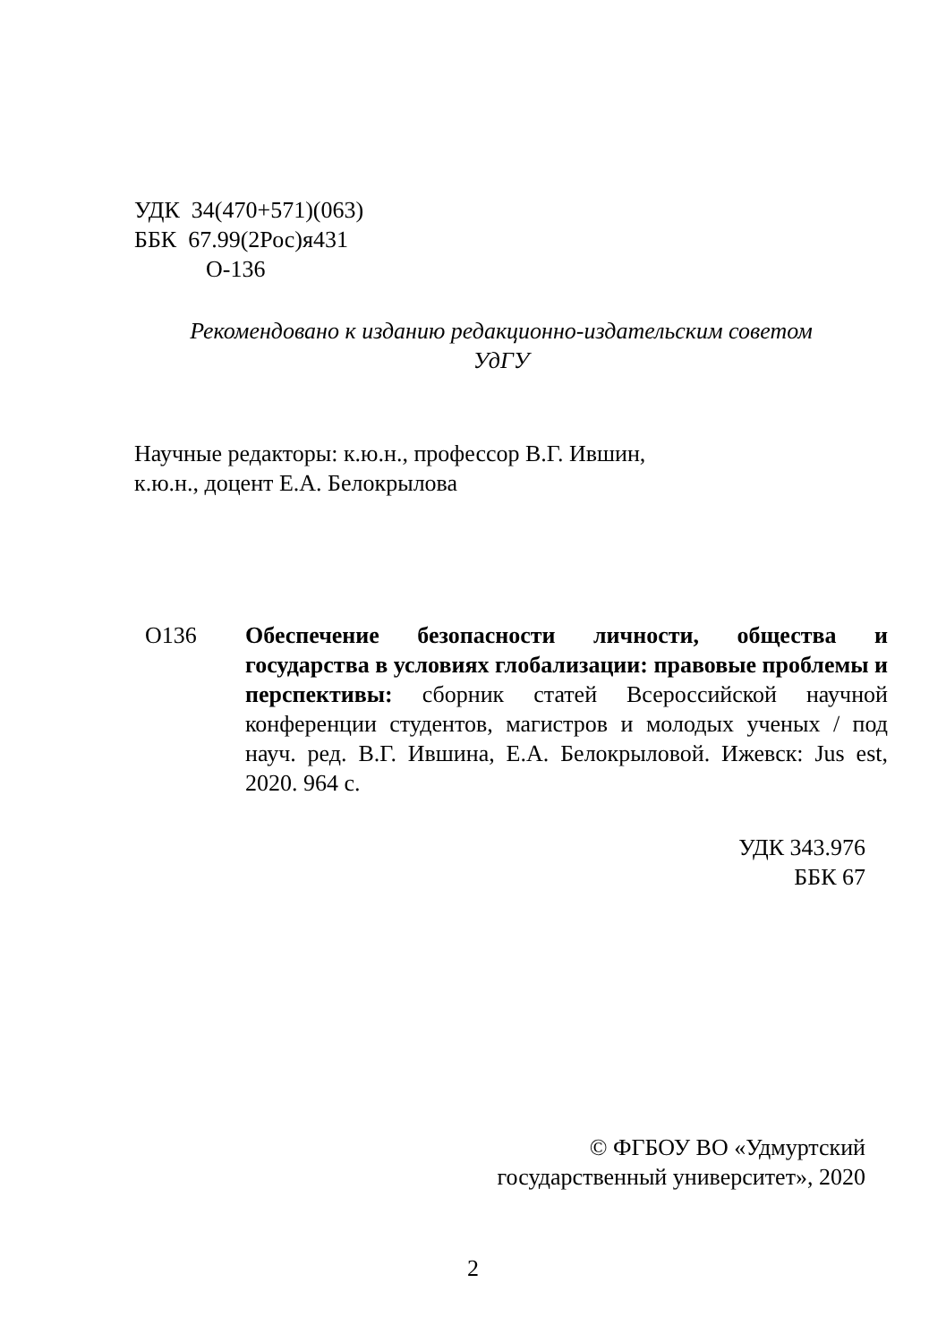УДК 34(470+571)(063)
ББК 67.99(2Рос)я431
О-136
Рекомендовано к изданию редакционно-издательским советом
УдГУ
Научные редакторы: к.ю.н., профессор В.Г. Ившин,
к.ю.н., доцент Е.А. Белокрылова
О136 Обеспечение безопасности личности, общества и государства в условиях глобализации: правовые проблемы и перспективы: сборник статей Всероссийской научной конференции студентов, магистров и молодых ученых / под науч. ред. В.Г. Ившина, Е.А. Белокрыловой. Ижевск: Jus est, 2020. 964 с.
УДК 343.976
ББК 67
© ФГБОУ ВО «Удмуртский
государственный университет», 2020
2